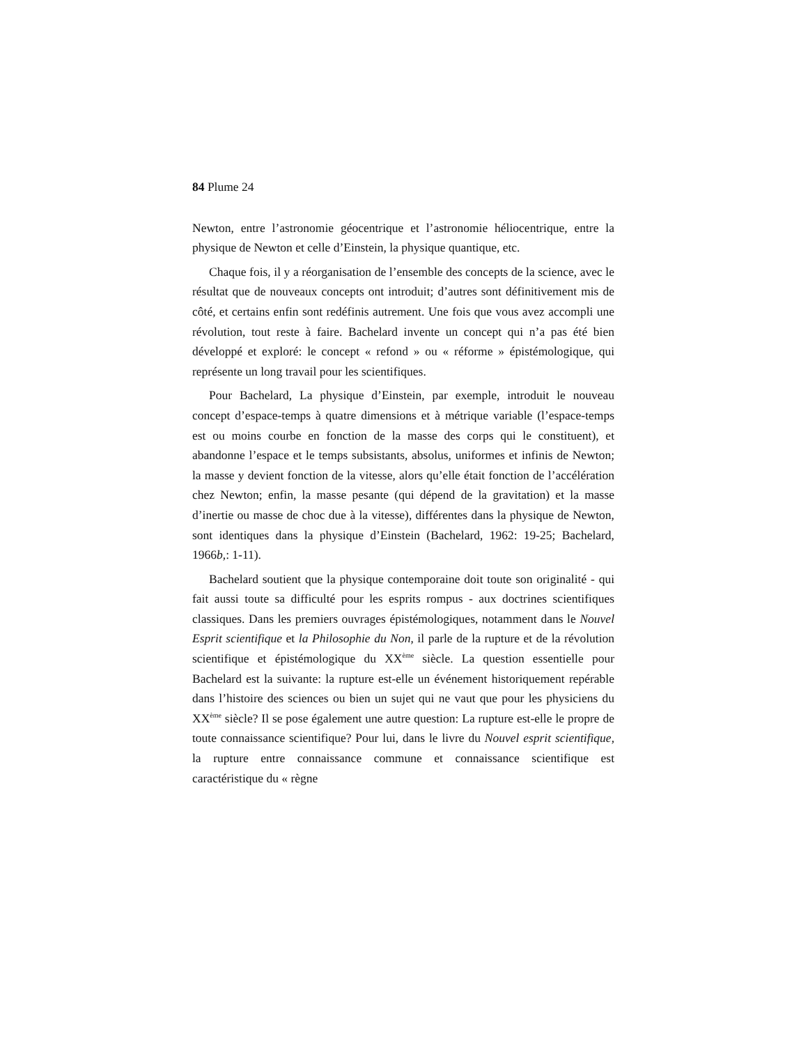84 Plume 24
Newton, entre l’astronomie géocentrique et l’astronomie héliocentrique, entre la physique de Newton et celle d’Einstein, la physique quantique, etc.
Chaque fois, il y a réorganisation de l’ensemble des concepts de la science, avec le résultat que de nouveaux concepts ont introduit; d’autres sont définitivement mis de côté, et certains enfin sont redéfinis autrement. Une fois que vous avez accompli une révolution, tout reste à faire. Bachelard invente un concept qui n’a pas été bien développé et exploré: le concept « refond » ou « réforme » épistémologique, qui représente un long travail pour les scientifiques.
Pour Bachelard, La physique d’Einstein, par exemple, introduit le nouveau concept d’espace-temps à quatre dimensions et à métrique variable (l’espace-temps est ou moins courbe en fonction de la masse des corps qui le constituent), et abandonne l’espace et le temps subsistants, absolus, uniformes et infinis de Newton; la masse y devient fonction de la vitesse, alors qu’elle était fonction de l’accélération chez Newton; enfin, la masse pesante (qui dépend de la gravitation) et la masse d’inertie ou masse de choc due à la vitesse), différentes dans la physique de Newton, sont identiques dans la physique d’Einstein (Bachelard, 1962: 19-25; Bachelard, 1966b,: 1-11).
Bachelard soutient que la physique contemporaine doit toute son originalité - qui fait aussi toute sa difficulté pour les esprits rompus - aux doctrines scientifiques classiques. Dans les premiers ouvrages épistémologiques, notamment dans le Nouvel Esprit scientifique et la Philosophie du Non, il parle de la rupture et de la révolution scientifique et épistémologique du XX<sup>ème</sup> siècle. La question essentielle pour Bachelard est la suivante: la rupture est-elle un événement historiquement repérable dans l’histoire des sciences ou bien un sujet qui ne vaut que pour les physiciens du XX<sup>ème</sup> siècle? Il se pose également une autre question: La rupture est-elle le propre de toute connaissance scientifique? Pour lui, dans le livre du Nouvel esprit scientifique, la rupture entre connaissance commune et connaissance scientifique est caractéristique du « règne